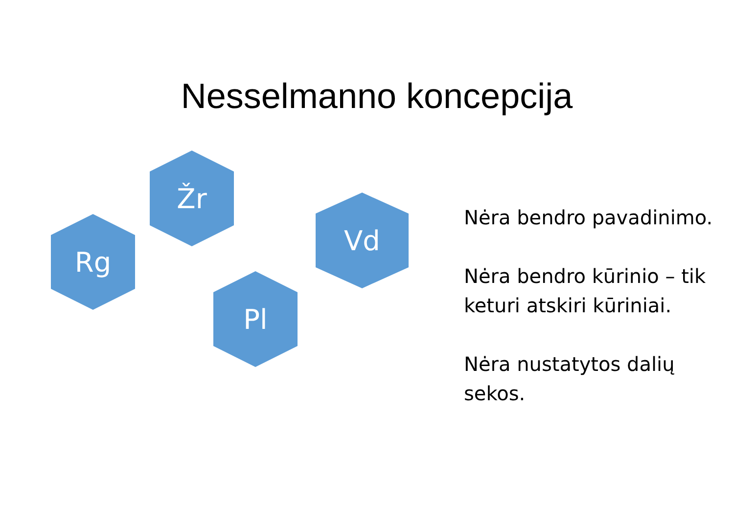Nesselmanno koncepcija
Žr
Rg
Vd
Pl
Nėra bendro pavadinimo.
Nėra bendro kūrinio – tik keturi atskiri kūriniai.
Nėra nustatytos dalių sekos.